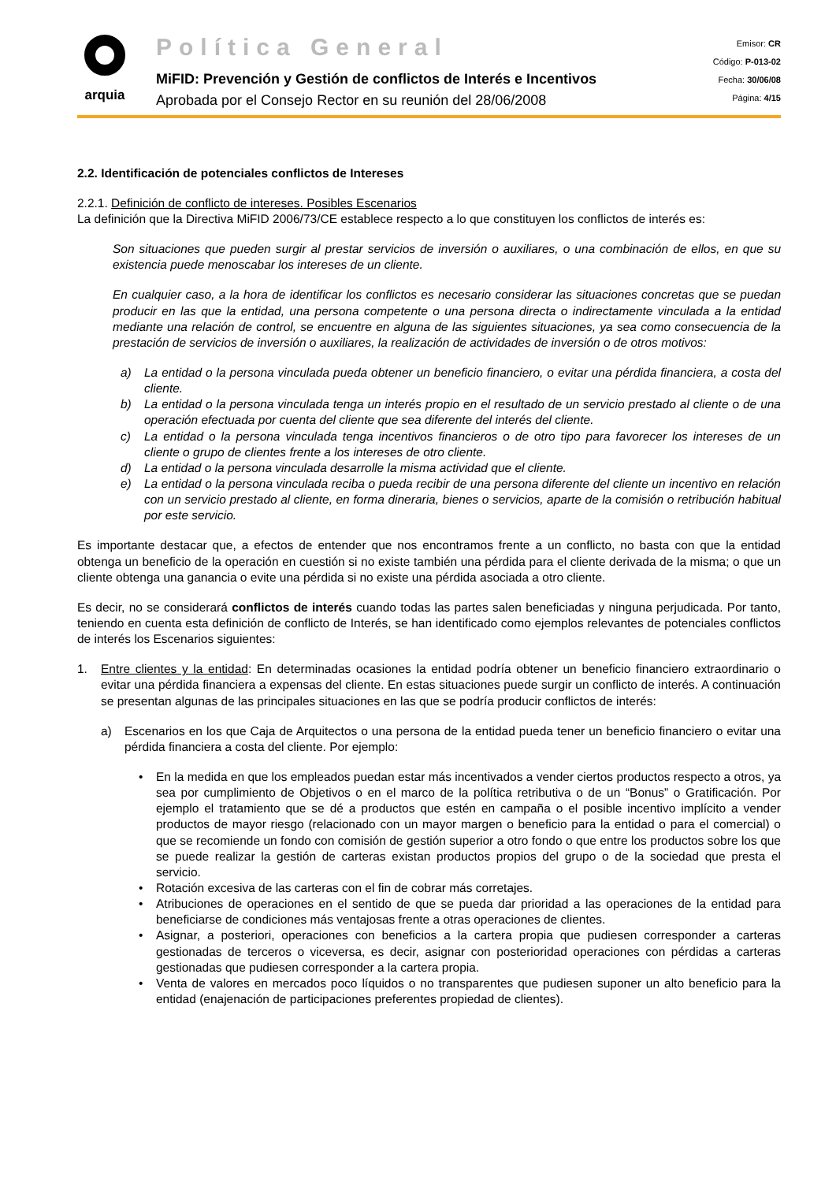arquia
Política General
MiFID: Prevención y Gestión de conflictos de Interés e Incentivos
Aprobada por el Consejo Rector en su reunión del 28/06/2008
Emisor: CR
Código: P-013-02
Fecha: 30/06/08
Página: 4/15
2.2. Identificación de potenciales conflictos de Intereses
2.2.1. Definición de conflicto de intereses. Posibles Escenarios
La definición que la Directiva MiFID 2006/73/CE establece respecto a lo que constituyen los conflictos de interés es:
Son situaciones que pueden surgir al prestar servicios de inversión o auxiliares, o una combinación de ellos, en que su existencia puede menoscabar los intereses de un cliente.
En cualquier caso, a la hora de identificar los conflictos es necesario considerar las situaciones concretas que se puedan producir en las que la entidad, una persona competente o una persona directa o indirectamente vinculada a la entidad mediante una relación de control, se encuentre en alguna de las siguientes situaciones, ya sea como consecuencia de la prestación de servicios de inversión o auxiliares, la realización de actividades de inversión o de otros motivos:
a) La entidad o la persona vinculada pueda obtener un beneficio financiero, o evitar una pérdida financiera, a costa del cliente.
b) La entidad o la persona vinculada tenga un interés propio en el resultado de un servicio prestado al cliente o de una operación efectuada por cuenta del cliente que sea diferente del interés del cliente.
c) La entidad o la persona vinculada tenga incentivos financieros o de otro tipo para favorecer los intereses de un cliente o grupo de clientes frente a los intereses de otro cliente.
d) La entidad o la persona vinculada desarrolle la misma actividad que el cliente.
e) La entidad o la persona vinculada reciba o pueda recibir de una persona diferente del cliente un incentivo en relación con un servicio prestado al cliente, en forma dineraria, bienes o servicios, aparte de la comisión o retribución habitual por este servicio.
Es importante destacar que, a efectos de entender que nos encontramos frente a un conflicto, no basta con que la entidad obtenga un beneficio de la operación en cuestión si no existe también una pérdida para el cliente derivada de la misma; o que un cliente obtenga una ganancia o evite una pérdida si no existe una pérdida asociada a otro cliente.
Es decir, no se considerará conflictos de interés cuando todas las partes salen beneficiadas y ninguna perjudicada. Por tanto, teniendo en cuenta esta definición de conflicto de Interés, se han identificado como ejemplos relevantes de potenciales conflictos de interés los Escenarios siguientes:
1. Entre clientes y la entidad: En determinadas ocasiones la entidad podría obtener un beneficio financiero extraordinario o evitar una pérdida financiera a expensas del cliente. En estas situaciones puede surgir un conflicto de interés. A continuación se presentan algunas de las principales situaciones en las que se podría producir conflictos de interés:
a) Escenarios en los que Caja de Arquitectos o una persona de la entidad pueda tener un beneficio financiero o evitar una pérdida financiera a costa del cliente. Por ejemplo:
• En la medida en que los empleados puedan estar más incentivados a vender ciertos productos respecto a otros, ya sea por cumplimiento de Objetivos o en el marco de la política retributiva o de un “Bonus” o Gratificación. Por ejemplo el tratamiento que se dé a productos que estén en campaña o el posible incentivo implícito a vender productos de mayor riesgo (relacionado con un mayor margen o beneficio para la entidad o para el comercial) o que se recomiende un fondo con comisión de gestión superior a otro fondo o que entre los productos sobre los que se puede realizar la gestión de carteras existan productos propios del grupo o de la sociedad que presta el servicio.
• Rotación excesiva de las carteras con el fin de cobrar más corretajes.
• Atribuciones de operaciones en el sentido de que se pueda dar prioridad a las operaciones de la entidad para beneficiarse de condiciones más ventajosas frente a otras operaciones de clientes.
• Asignar, a posteriori, operaciones con beneficios a la cartera propia que pudiesen corresponder a carteras gestionadas de terceros o viceversa, es decir, asignar con posterioridad operaciones con pérdidas a carteras gestionadas que pudiesen corresponder a la cartera propia.
• Venta de valores en mercados poco líquidos o no transparentes que pudiesen suponer un alto beneficio para la entidad (enajenación de participaciones preferentes propiedad de clientes).